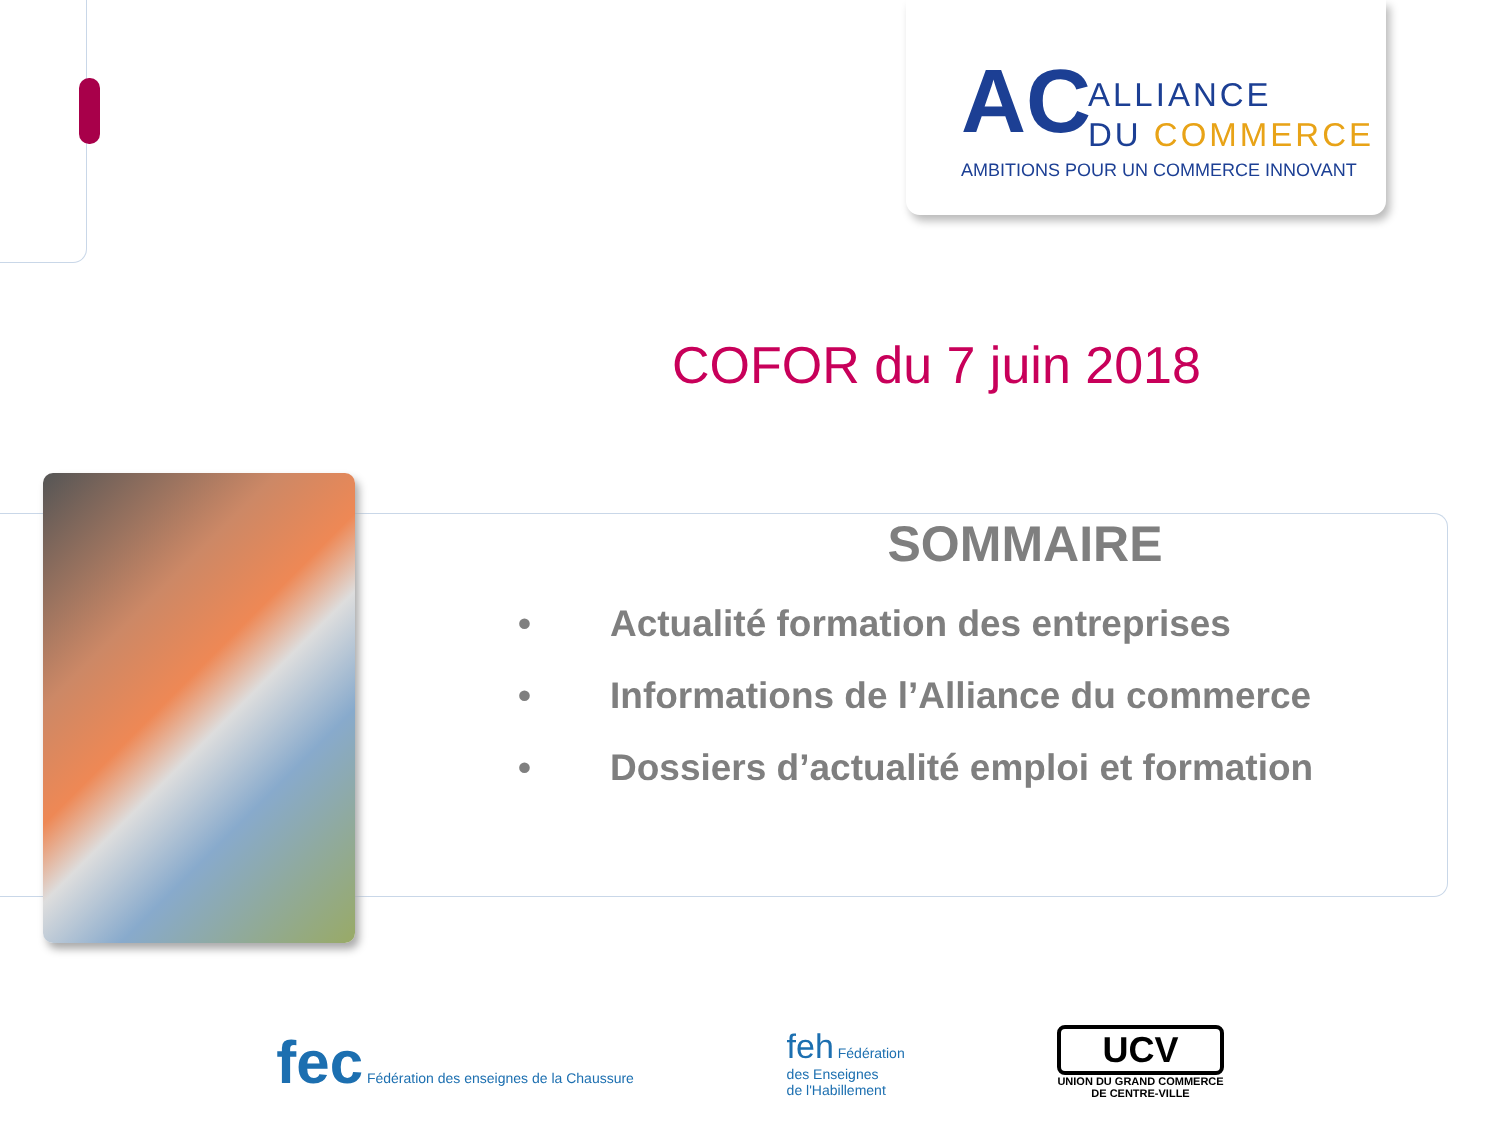AC
ALLIANCE
DU COMMERCE
AMBITIONS POUR UN COMMERCE INNOVANT
COFOR du 7 juin 2018
SOMMAIRE
• Actualité formation des entreprises
• Informations de l’Alliance du commerce
• Dossiers d’actualité emploi et formation
fec Fédération des enseignes de la Chaussure
feh Fédération
des Enseignes
de l'Habillement
UCV
UNION DU GRAND COMMERCE
DE CENTRE-VILLE